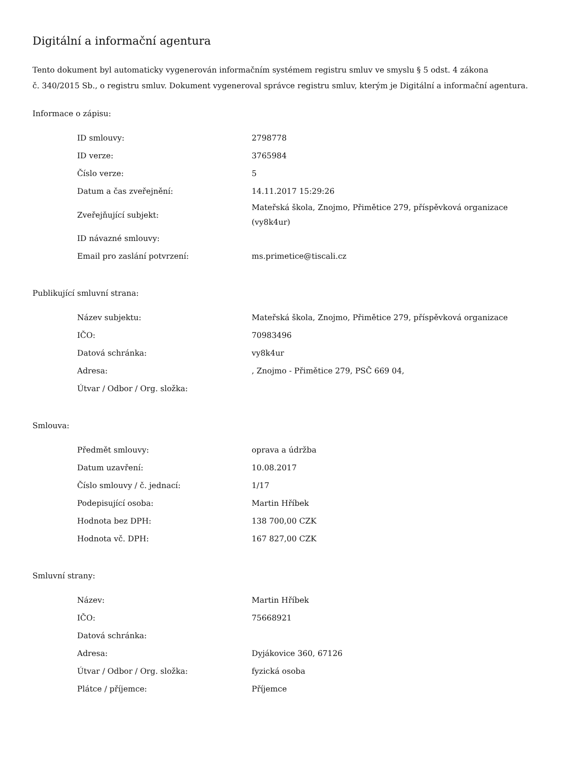Digitální a informační agentura
Tento dokument byl automaticky vygenerován informačním systémem registru smluv ve smyslu § 5 odst. 4 zákona
č. 340/2015 Sb., o registru smluv. Dokument vygeneroval správce registru smluv, kterým je Digitální a informační agentura.
Informace o zápisu:
| ID smlouvy: | 2798778 |
| ID verze: | 3765984 |
| Číslo verze: | 5 |
| Datum a čas zveřejnění: | 14.11.2017 15:29:26 |
| Zveřejňující subjekt: | Mateřská škola, Znojmo, Přimětice 279, příspěvková organizace (vy8k4ur) |
| ID návazné smlouvy: | |
| Email pro zaslání potvrzení: | ms.primetice@tiscali.cz |
Publikující smluvní strana:
| Název subjektu: | Mateřská škola, Znojmo, Přimětice 279, příspěvková organizace |
| IČO: | 70983496 |
| Datová schránka: | vy8k4ur |
| Adresa: | , Znojmo - Přimětice 279, PSČ 669 04, |
| Útvar / Odbor / Org. složka: | |
Smlouva:
| Předmět smlouvy: | oprava a údržba |
| Datum uzavření: | 10.08.2017 |
| Číslo smlouvy / č. jednací: | 1/17 |
| Podepisující osoba: | Martin Hříbek |
| Hodnota bez DPH: | 138 700,00 CZK |
| Hodnota vč. DPH: | 167 827,00 CZK |
Smluvní strany:
| Název: | Martin Hříbek |
| IČO: | 75668921 |
| Datová schránka: | |
| Adresa: | Dyjákovice 360, 67126 |
| Útvar / Odbor / Org. složka: | fyzická osoba |
| Plátce / příjemce: | Příjemce |